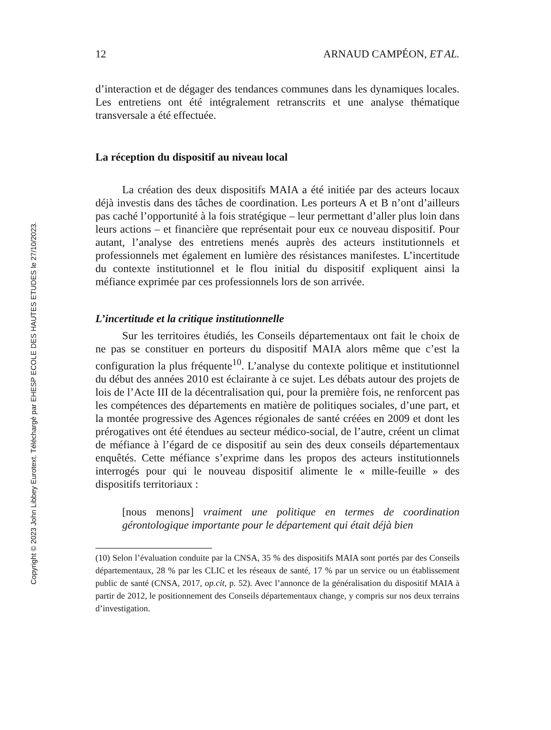Copyright © 2023 John Libbey Eurotext. Téléchargé par EHESP ECOLE DES HAUTES ETUDES le 27/10/2023.
12 ARNAUD CAMPÉON, ET AL.
d’interaction et de dégager des tendances communes dans les dynamiques locales. Les entretiens ont été intégralement retranscrits et une analyse thématique transversale a été effectuée.
La réception du dispositif au niveau local
La création des deux dispositifs MAIA a été initiée par des acteurs locaux déjà investis dans des tâches de coordination. Les porteurs A et B n’ont d’ailleurs pas caché l’opportunité à la fois stratégique – leur permettant d’aller plus loin dans leurs actions – et financière que représentait pour eux ce nouveau dispositif. Pour autant, l’analyse des entretiens menés auprès des acteurs institutionnels et professionnels met également en lumière des résistances manifestes. L’incertitude du contexte institutionnel et le flou initial du dispositif expliquent ainsi la méfiance exprimée par ces professionnels lors de son arrivée.
L’incertitude et la critique institutionnelle
Sur les territoires étudiés, les Conseils départementaux ont fait le choix de ne pas se constituer en porteurs du dispositif MAIA alors même que c’est la configuration la plus fréquente<sup>10</sup>. L’analyse du contexte politique et institutionnel du début des années 2010 est éclairante à ce sujet. Les débats autour des projets de lois de l’Acte III de la décentralisation qui, pour la première fois, ne renforcent pas les compétences des départements en matière de politiques sociales, d’une part, et la montée progressive des Agences régionales de santé créées en 2009 et dont les prérogatives ont été étendues au secteur médico-social, de l’autre, créent un climat de méfiance à l’égard de ce dispositif au sein des deux conseils départementaux enquêtés. Cette méfiance s’exprime dans les propos des acteurs institutionnels interrogés pour qui le nouveau dispositif alimente le « mille-feuille » des dispositifs territoriaux :
[nous menons] vraiment une politique en termes de coordination gérontologique importante pour le département qui était déjà bien
(10) Selon l’évaluation conduite par la CNSA, 35 % des dispositifs MAIA sont portés par des Conseils départementaux, 28 % par les CLIC et les réseaux de santé, 17 % par un service ou un établissement public de santé (CNSA, 2017, op.cit, p. 52). Avec l’annonce de la généralisation du dispositif MAIA à partir de 2012, le positionnement des Conseils départementaux change, y compris sur nos deux terrains d’investigation.